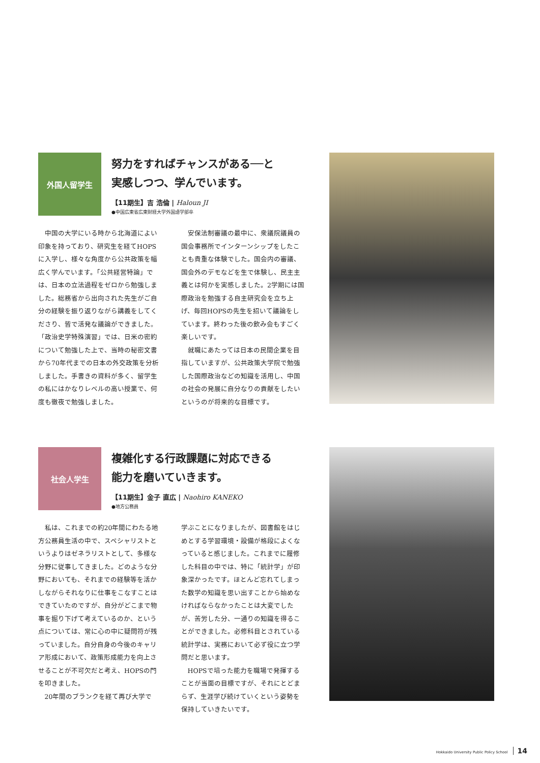外国人留学生
努力をすればチャンスがある──と
実感しつつ、学んでいます。
【11期生】吉 浩倫 | Haloun JI
●中国広東省広東財経大学外国語学部卒
中国の大学にいる時から北海道によい印象を持っており、研究生を経てHOPSに入学し、様々な角度から公共政策を幅広く学んでいます。「公共経営特論」では、日本の立法過程をゼロから勉強しました。総務省から出向された先生がご自分の経験を振り返りながら講義をしてくださり、皆で活発な議論ができました。「政治史学特殊演習」では、日米の密約について勉強した上で、当時の秘密文書から70年代までの日本の外交政策を分析しました。手書きの資料が多く、留学生の私にはかなりレベルの高い授業で、何度も徹夜で勉強しました。
安保法制審議の最中に、衆議院議員の国会事務所でインターンシップをしたことも貴重な体験でした。国会内の審議、国会外のデモなどを生で体験し、民主主義とは何かを実感しました。2学期には国際政治を勉強する自主研究会を立ち上げ、毎回HOPSの先生を招いて議論をしています。終わった後の飲み会もすごく楽しいです。
就職にあたっては日本の民間企業を目指していますが、公共政策大学院で勉強した国際政治などの知識を活用し、中国の社会の発展に自分なりの貢献をしたいというのが将来的な目標です。
社会人学生
複雑化する行政課題に対応できる
能力を磨いていきます。
【11期生】金子 直広 | Naohiro KANEKO
●地方公務員
私は、これまでの約20年間にわたる地方公務員生活の中で、スペシャリストというよりはゼネラリストとして、多様な分野に従事してきました。どのような分野においても、それまでの経験等を活かしながらそれなりに仕事をこなすことはできていたのですが、自分がどこまで物事を掘り下げて考えているのか、という点については、常に心の中に疑問符が残っていました。自分自身の今後のキャリア形成において、政策形成能力を向上させることが不可欠だと考え、HOPSの門を叩きました。
20年間のブランクを経て再び大学で
学ぶことになりましたが、図書館をはじめとする学習環境・設備が格段によくなっていると感じました。これまでに履修した科目の中では、特に「統計学」が印象深かったです。ほとんど忘れてしまった数学の知識を思い出すことから始めなければならなかったことは大変でしたが、苦労した分、一通りの知識を得ることができました。必修科目とされている統計学は、実務において必ず役に立つ学問だと思います。
HOPSで培った能力を職場で発揮することが当面の目標ですが、それにとどまらず、生涯学び続けていくという姿勢を保持していきたいです。
Hokkaido University Public Policy School 14